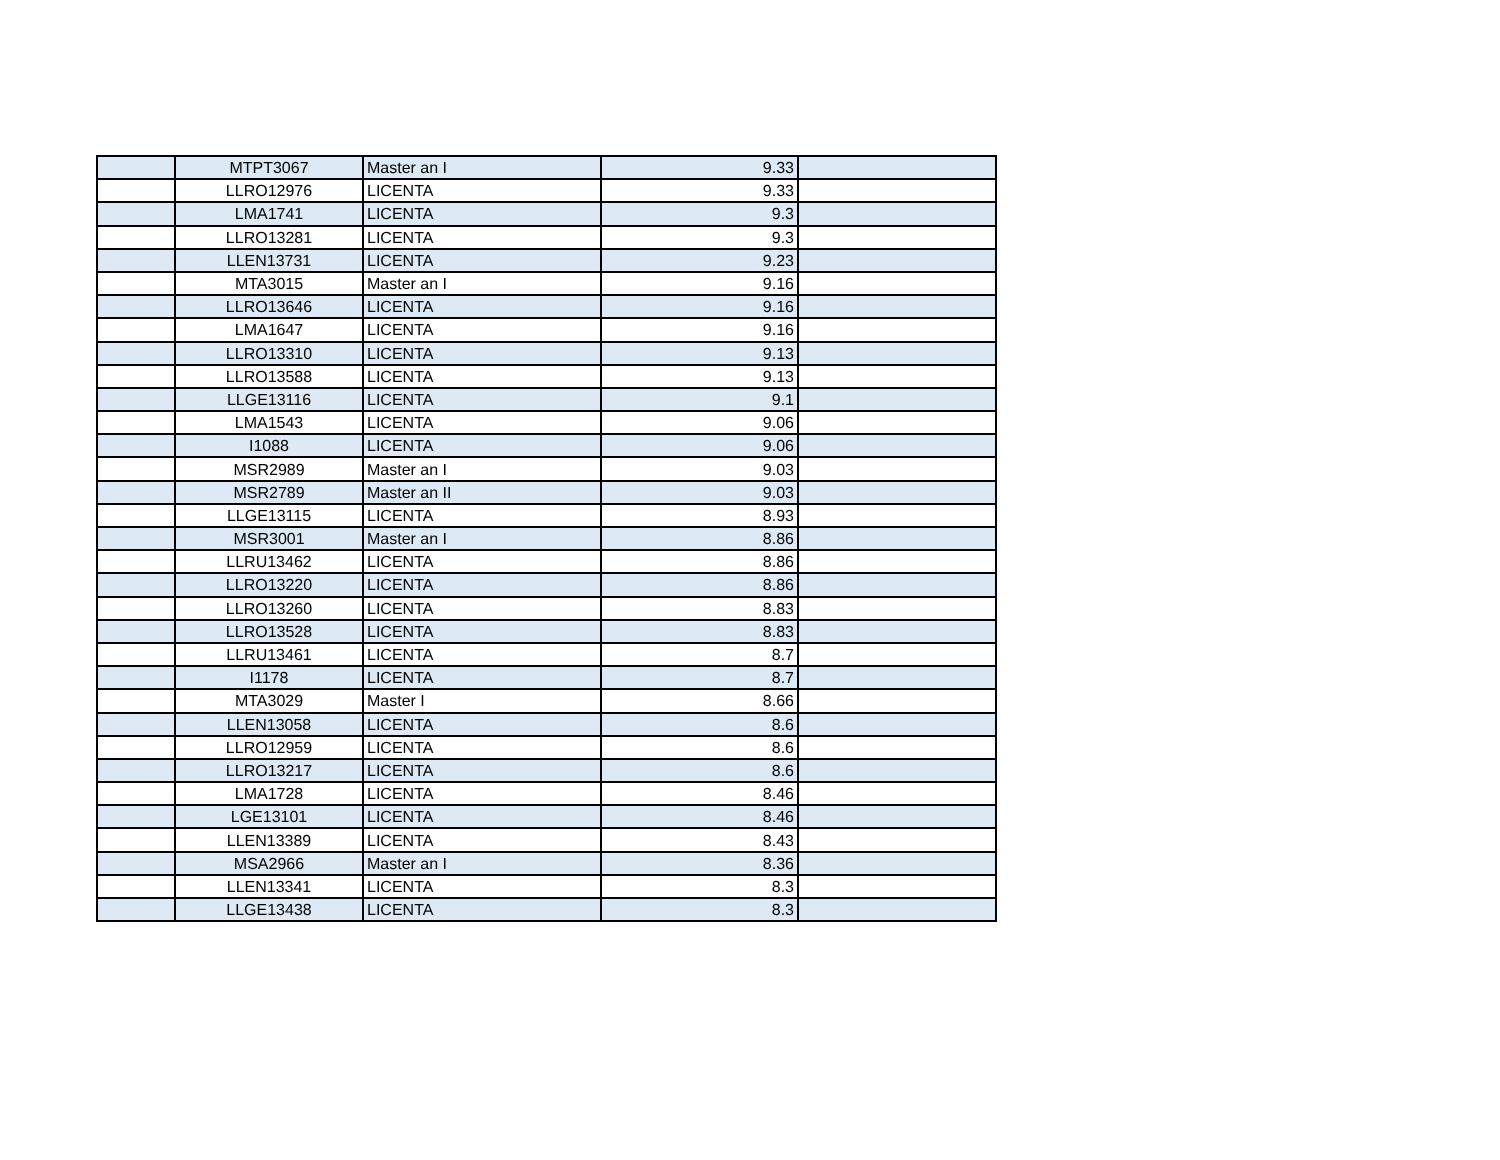| | MTPT3067 | Master an I | 9.33 | |
| | LLRO12976 | LICENTA | 9.33 | |
| | LMA1741 | LICENTA | 9.3 | |
| | LLRO13281 | LICENTA | 9.3 | |
| | LLEN13731 | LICENTA | 9.23 | |
| | MTA3015 | Master an I | 9.16 | |
| | LLRO13646 | LICENTA | 9.16 | |
| | LMA1647 | LICENTA | 9.16 | |
| | LLRO13310 | LICENTA | 9.13 | |
| | LLRO13588 | LICENTA | 9.13 | |
| | LLGE13116 | LICENTA | 9.1 | |
| | LMA1543 | LICENTA | 9.06 | |
| | I1088 | LICENTA | 9.06 | |
| | MSR2989 | Master an I | 9.03 | |
| | MSR2789 | Master an II | 9.03 | |
| | LLGE13115 | LICENTA | 8.93 | |
| | MSR3001 | Master an I | 8.86 | |
| | LLRU13462 | LICENTA | 8.86 | |
| | LLRO13220 | LICENTA | 8.86 | |
| | LLRO13260 | LICENTA | 8.83 | |
| | LLRO13528 | LICENTA | 8.83 | |
| | LLRU13461 | LICENTA | 8.7 | |
| | I1178 | LICENTA | 8.7 | |
| | MTA3029 | Master I | 8.66 | |
| | LLEN13058 | LICENTA | 8.6 | |
| | LLRO12959 | LICENTA | 8.6 | |
| | LLRO13217 | LICENTA | 8.6 | |
| | LMA1728 | LICENTA | 8.46 | |
| | LGE13101 | LICENTA | 8.46 | |
| | LLEN13389 | LICENTA | 8.43 | |
| | MSA2966 | Master an I | 8.36 | |
| | LLEN13341 | LICENTA | 8.3 | |
| | LLGE13438 | LICENTA | 8.3 | |